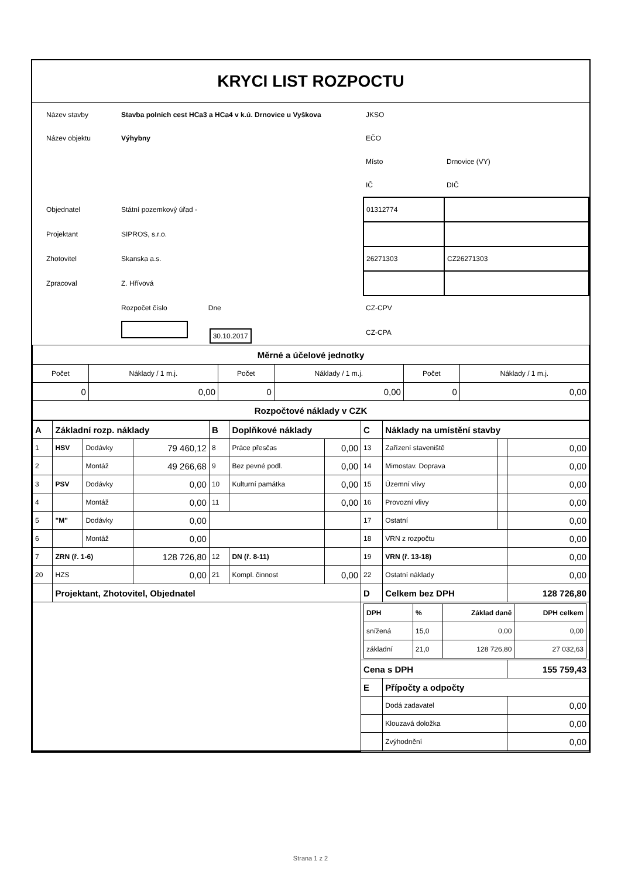KRYCI LIST ROZPOCTU
| Název stavby | Stavba polních cest HCa3 a HCa4 v k.ú. Drnovice u Vyškova | JKSO | |
| Název objektu | Výhybny | EČO | |
| | | Místo | Drnovice (VY) |
| | | IČ | DIČ |
| Objednatel | Státní pozemkový úřad - | 01312774 | |
| Projektant | SIPROS, s.r.o. | | |
| Zhotovitel | Skanska a.s. | 26271303 | CZ26271303 |
| Zpracoval | Z. Hřívová | | |
| | Rozpočet číslo Dne | CZ-CPV | |
| | 30.10.2017 | CZ-CPA | |
| Měrné a účelové jednotky | | | | | |
| Počet | Náklady / 1 m.j. | Počet | Náklady / 1 m.j. | Počet | Náklady / 1 m.j. |
| 0 | 0,00 | 0 | 0,00 | 0 | 0,00 |
| Rozpočtové náklady v CZK | | | | | |
| A | Základní rozp. náklady | | | B | Doplňkové náklady | | C | Náklady na umístění stavby | | |
| 1 | HSV | Dodávky | 79 460,12 | 8 | Práce přesčas | 0,00 | 13 | Zařízení staveniště | | 0,00 |
| 2 | | Montáž | 49 266,68 | 9 | Bez pevné podl. | 0,00 | 14 | Mimostav. Doprava | | 0,00 |
| 3 | PSV | Dodávky | 0,00 | 10 | Kulturní památka | 0,00 | 15 | Územní vlivy | | 0,00 |
| 4 | | Montáž | 0,00 | 11 | | 0,00 | 16 | Provozní vlivy | | 0,00 |
| 5 | "M" | Dodávky | 0,00 | | | | 17 | Ostatní | | 0,00 |
| 6 | | Montáž | 0,00 | | | | 18 | VRN z rozpočtu | | 0,00 |
| 7 | ZRN (ř. 1-6) | | 128 726,80 | 12 | DN (ř. 8-11) | | 19 | VRN (ř. 13-18) | | 0,00 |
| 20 | HZS | | 0,00 | 21 | Kompl. činnost | 0,00 | 22 | Ostatní náklady | | 0,00 |
| | Projektant, Zhotovitel, Objednatel | | | | | | D | Celkem bez DPH | | 128 726,80 |
| | | | | | | | / DPH / % / Základ daně / DPH celkem / / snížená / 15,0 / 0,00 / 0,00 / / základní / 21,0 / 128 726,80 / 27 032,63 / | | | |
| | | | | | | | Cena s DPH | | | 155 759,43 |
| | | | | | | | E | Přípočty a odpočty | | |
| | | | | | | | | Dodá zadavatel | | 0,00 |
| | | | | | | | | Klouzavá doložka | | 0,00 |
| | | | | | | | | Zvýhodnění | | 0,00 |
Strana 1 z 2